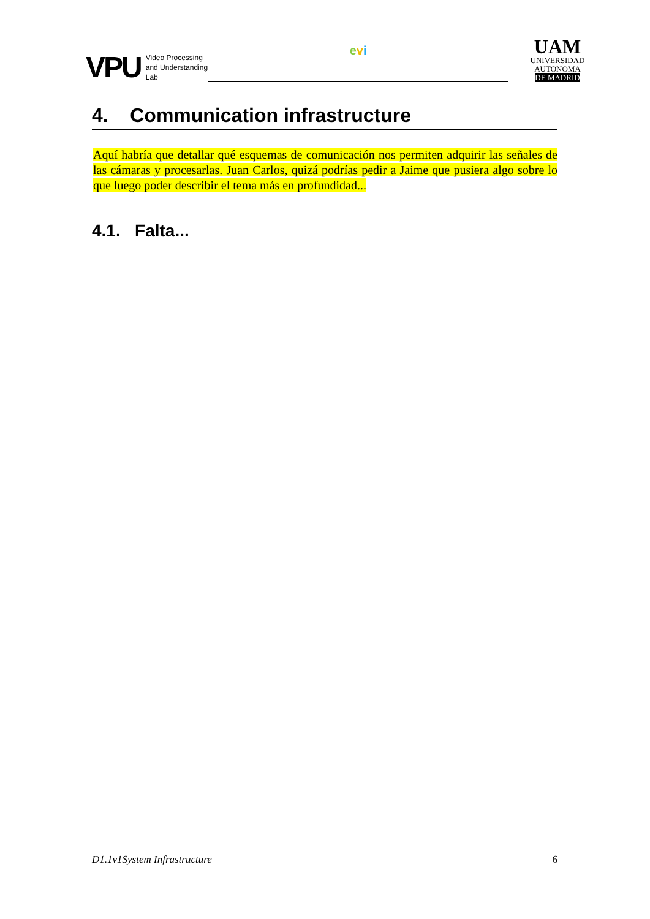VPU
Video Processing
and Understanding
Lab
evi
UAM
UNIVERSIDAD AUTONOMA
DE MADRID
4. Communication infrastructure
Aquí habría que detallar qué esquemas de comunicación nos permiten adquirir las señales de las cámaras y procesarlas. Juan Carlos, quizá podrías pedir a Jaime que pusiera algo sobre lo que luego poder describir el tema más en profundidad...
4.1. Falta...
D1.1v1System Infrastructure 6